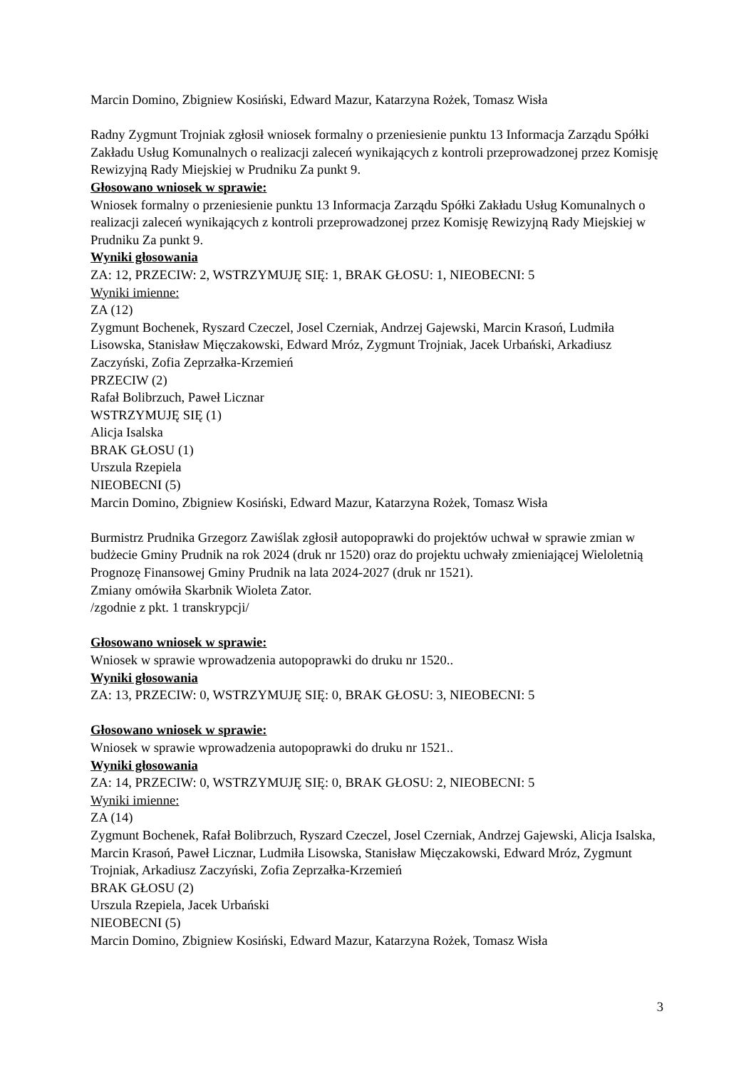Marcin Domino, Zbigniew Kosiński, Edward Mazur, Katarzyna Rożek, Tomasz Wisła
Radny Zygmunt Trojniak zgłosił wniosek formalny o przeniesienie punktu 13 Informacja Zarządu Spółki Zakładu Usług Komunalnych o realizacji zaleceń wynikających z kontroli przeprowadzonej przez Komisję Rewizyjną Rady Miejskiej w Prudniku Za punkt 9.
Głosowano wniosek w sprawie:
Wniosek formalny o przeniesienie punktu 13 Informacja Zarządu Spółki Zakładu Usług Komunalnych o realizacji zaleceń wynikających z kontroli przeprowadzonej przez Komisję Rewizyjną Rady Miejskiej w Prudniku Za punkt 9.
Wyniki głosowania
ZA: 12, PRZECIW: 2, WSTRZYMUJĘ SIĘ: 1, BRAK GŁOSU: 1, NIEOBECNI: 5
Wyniki imienne:
ZA (12)
Zygmunt Bochenek, Ryszard Czeczel, Josel Czerniak, Andrzej Gajewski, Marcin Krasoń, Ludmiła Lisowska, Stanisław Mięczakowski, Edward Mróz, Zygmunt Trojniak, Jacek Urbański, Arkadiusz Zaczyński, Zofia Zeprzałka-Krzemień
PRZECIW (2)
Rafał Bolibrzuch, Paweł Licznar
WSTRZYMUJĘ SIĘ (1)
Alicja Isalska
BRAK GŁOSU (1)
Urszula Rzepiela
NIEOBECNI (5)
Marcin Domino, Zbigniew Kosiński, Edward Mazur, Katarzyna Rożek, Tomasz Wisła
Burmistrz Prudnika Grzegorz Zawiślak zgłosił autopoprawki do projektów uchwał w sprawie zmian w budżecie Gminy Prudnik na rok 2024 (druk nr 1520) oraz do projektu uchwały zmieniającej Wieloletnią Prognozę Finansowej Gminy Prudnik na lata 2024-2027 (druk nr 1521).
Zmiany omówiła Skarbnik Wioleta Zator.
/zgodnie z pkt. 1 transkrypcji/
Głosowano wniosek w sprawie:
Wniosek w sprawie wprowadzenia autopoprawki do druku nr 1520..
Wyniki głosowania
ZA: 13, PRZECIW: 0, WSTRZYMUJĘ SIĘ: 0, BRAK GŁOSU: 3, NIEOBECNI: 5
Głosowano wniosek w sprawie:
Wniosek w sprawie wprowadzenia autopoprawki do druku nr 1521..
Wyniki głosowania
ZA: 14, PRZECIW: 0, WSTRZYMUJĘ SIĘ: 0, BRAK GŁOSU: 2, NIEOBECNI: 5
Wyniki imienne:
ZA (14)
Zygmunt Bochenek, Rafał Bolibrzuch, Ryszard Czeczel, Josel Czerniak, Andrzej Gajewski, Alicja Isalska, Marcin Krasoń, Paweł Licznar, Ludmiła Lisowska, Stanisław Mięczakowski, Edward Mróz, Zygmunt Trojniak, Arkadiusz Zaczyński, Zofia Zeprzałka-Krzemień
BRAK GŁOSU (2)
Urszula Rzepiela, Jacek Urbański
NIEOBECNI (5)
Marcin Domino, Zbigniew Kosiński, Edward Mazur, Katarzyna Rożek, Tomasz Wisła
3